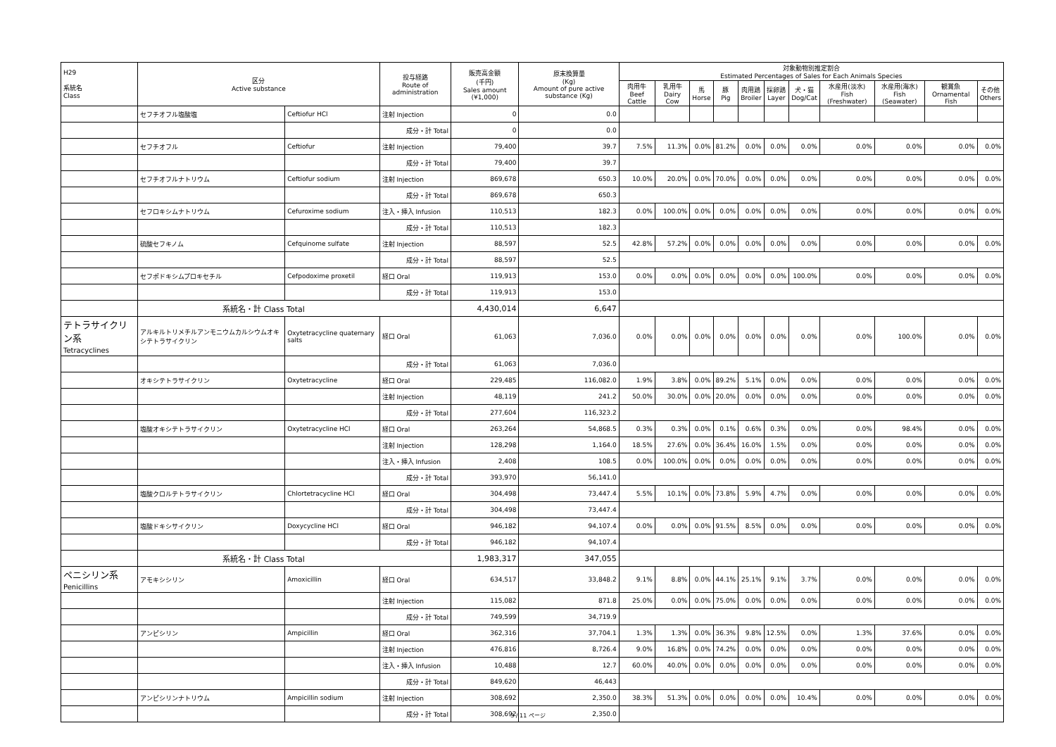| H29 系統名 Class | 区分 Active substance | | 投与経路 Route of administration | 販売高金額 (千円) Sales amount (¥1,000) | 原末換算量 (Kg) Amount of pure active substance (Kg) | 対象動物別推定割合 Estimated Percentages of Sales for Each Animals Species | | | | | | | | | | |
| --- | --- | --- | --- | --- | --- | --- | --- | --- | --- | --- | --- | --- | --- | --- | --- | --- |
| | | | | | | 肉用牛 Beef Cattle | 乳用牛 Dairy Cow | 馬 Horse | 豚 Pig | 肉用鶏 Broiler | 採卵鶏 Layer | 犬・猫 Dog/Cat | 水産用(淡水) Fish (Freshwater) | 水産用(海水) Fish (Seawater) | 観賞魚 Ornamental Fish | その他 Others |
| | セフチオフル塩酸塩 | Ceftiofur HCl | 注射 Injection | 0 | 0.0 | | | | | | | | | | | |
| | | | 成分・計 Total | 0 | 0.0 | | | | | | | | | | | |
| | セフチオフル | Ceftiofur | 注射 Injection | 79,400 | 39.7 | 7.5% | 11.3% | 0.0% | 81.2% | 0.0% | 0.0% | 0.0% | 0.0% | 0.0% | 0.0% | 0.0% |
| | | | 成分・計 Total | 79,400 | 39.7 | | | | | | | | | | | |
| | セフチオフルナトリウム | Ceftiofur sodium | 注射 Injection | 869,678 | 650.3 | 10.0% | 20.0% | 0.0% | 70.0% | 0.0% | 0.0% | 0.0% | 0.0% | 0.0% | 0.0% | 0.0% |
| | | | 成分・計 Total | 869,678 | 650.3 | | | | | | | | | | | |
| | セフロキシムナトリウム | Cefuroxime sodium | 注入・挿入 Infusion | 110,513 | 182.3 | 0.0% | 100.0% | 0.0% | 0.0% | 0.0% | 0.0% | 0.0% | 0.0% | 0.0% | 0.0% | 0.0% |
| | | | 成分・計 Total | 110,513 | 182.3 | | | | | | | | | | | |
| | 硫酸セフキノム | Cefquinome sulfate | 注射 Injection | 88,597 | 52.5 | 42.8% | 57.2% | 0.0% | 0.0% | 0.0% | 0.0% | 0.0% | 0.0% | 0.0% | 0.0% | 0.0% |
| | | | 成分・計 Total | 88,597 | 52.5 | | | | | | | | | | | |
| | セフポドキシムプロキセチル | Cefpodoxime proxetil | 経口 Oral | 119,913 | 153.0 | 0.0% | 0.0% | 0.0% | 0.0% | 0.0% | 0.0% | 100.0% | 0.0% | 0.0% | 0.0% | 0.0% |
| | | | 成分・計 Total | 119,913 | 153.0 | | | | | | | | | | | |
| | 系統名・計 Class Total | | | 4,430,014 | 6,647 | | | | | | | | | | | |
| テトラサイクリン系 Tetracyclines | アルキルトリメチルアンモニウムカルシウムオキシテトラサイクリン | Oxytetracycline quaternary salts | 経口 Oral | 61,063 | 7,036.0 | 0.0% | 0.0% | 0.0% | 0.0% | 0.0% | 0.0% | 0.0% | 0.0% | 100.0% | 0.0% | 0.0% |
| | | | 成分・計 Total | 61,063 | 7,036.0 | | | | | | | | | | | |
| | オキシテトラサイクリン | Oxytetracycline | 経口 Oral | 229,485 | 116,082.0 | 1.9% | 3.8% | 0.0% | 89.2% | 5.1% | 0.0% | 0.0% | 0.0% | 0.0% | 0.0% | 0.0% |
| | | | 注射 Injection | 48,119 | 241.2 | 50.0% | 30.0% | 0.0% | 20.0% | 0.0% | 0.0% | 0.0% | 0.0% | 0.0% | 0.0% | 0.0% |
| | | | 成分・計 Total | 277,604 | 116,323.2 | | | | | | | | | | | |
| | 塩酸オキシテトラサイクリン | Oxytetracycline HCl | 経口 Oral | 263,264 | 54,868.5 | 0.3% | 0.3% | 0.0% | 0.1% | 0.6% | 0.3% | 0.0% | 0.0% | 98.4% | 0.0% | 0.0% |
| | | | 注射 Injection | 128,298 | 1,164.0 | 18.5% | 27.6% | 0.0% | 36.4% | 16.0% | 1.5% | 0.0% | 0.0% | 0.0% | 0.0% | 0.0% |
| | | | 注入・挿入 Infusion | 2,408 | 108.5 | 0.0% | 100.0% | 0.0% | 0.0% | 0.0% | 0.0% | 0.0% | 0.0% | 0.0% | 0.0% | 0.0% |
| | | | 成分・計 Total | 393,970 | 56,141.0 | | | | | | | | | | | |
| | 塩酸クロルテトラサイクリン | Chlortetracycline HCl | 経口 Oral | 304,498 | 73,447.4 | 5.5% | 10.1% | 0.0% | 73.8% | 5.9% | 4.7% | 0.0% | 0.0% | 0.0% | 0.0% | 0.0% |
| | | | 成分・計 Total | 304,498 | 73,447.4 | | | | | | | | | | | |
| | 塩酸ドキシサイクリン | Doxycycline HCl | 経口 Oral | 946,182 | 94,107.4 | 0.0% | 0.0% | 0.0% | 91.5% | 8.5% | 0.0% | 0.0% | 0.0% | 0.0% | 0.0% | 0.0% |
| | | | 成分・計 Total | 946,182 | 94,107.4 | | | | | | | | | | | |
| | 系統名・計 Class Total | | | 1,983,317 | 347,055 | | | | | | | | | | | |
| ペニシリン系 Penicillins | アモキシシリン | Amoxicillin | 経口 Oral | 634,517 | 33,848.2 | 9.1% | 8.8% | 0.0% | 44.1% | 25.1% | 9.1% | 3.7% | 0.0% | 0.0% | 0.0% | 0.0% |
| | | | 注射 Injection | 115,082 | 871.8 | 25.0% | 0.0% | 0.0% | 75.0% | 0.0% | 0.0% | 0.0% | 0.0% | 0.0% | 0.0% | 0.0% |
| | | | 成分・計 Total | 749,599 | 34,719.9 | | | | | | | | | | | |
| | アンピシリン | Ampicillin | 経口 Oral | 362,316 | 37,704.1 | 1.3% | 1.3% | 0.0% | 36.3% | 9.8% | 12.5% | 0.0% | 1.3% | 37.6% | 0.0% | 0.0% |
| | | | 注射 Injection | 476,816 | 8,726.4 | 9.0% | 16.8% | 0.0% | 74.2% | 0.0% | 0.0% | 0.0% | 0.0% | 0.0% | 0.0% | 0.0% |
| | | | 注入・挿入 Infusion | 10,488 | 12.7 | 60.0% | 40.0% | 0.0% | 0.0% | 0.0% | 0.0% | 0.0% | 0.0% | 0.0% | 0.0% | 0.0% |
| | | | 成分・計 Total | 849,620 | 46,443 | | | | | | | | | | | |
| | アンピシリンナトリウム | Ampicillin sodium | 注射 Injection | 308,692 | 2,350.0 | 38.3% | 51.3% | 0.0% | 0.0% | 0.0% | 0.0% | 10.4% | 0.0% | 0.0% | 0.0% | 0.0% |
| | | | 成分・計 Total | 308,692 | 2,350.0 | | | | | | | | | | | |
3 / 11 ページ